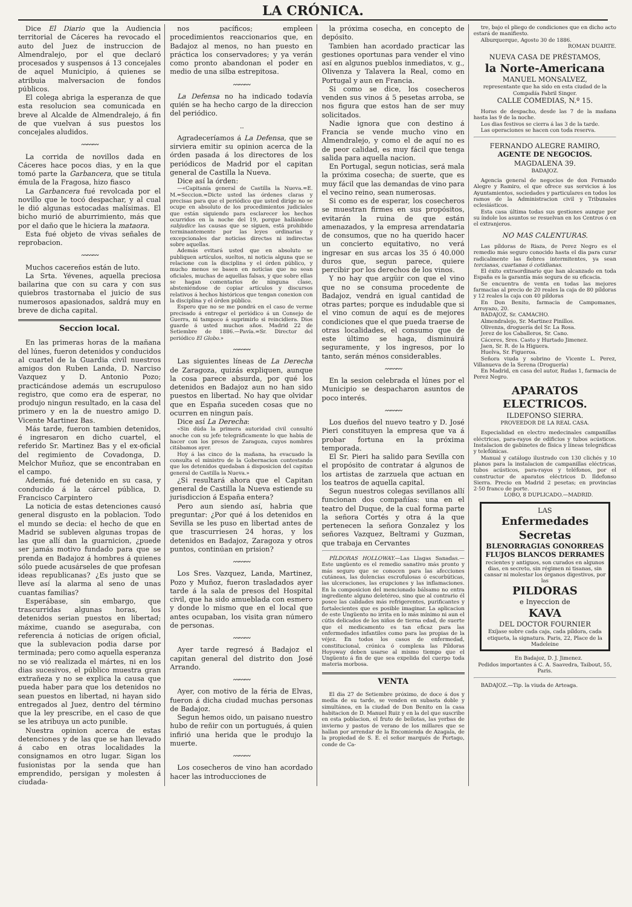LA CRÓNICA.
Dice El Diario que la Audiencia territorial de Cáceres ha revocado el auto del Juez de instruccion de Almendralejo, por el que declaró procesados y suspensos á 13 concejales de aquel Municipio, á quienes se atribuia malversacion de fondos públicos.
El colega abriga la esperanza de que esta resolucion sea comunicada en breve al Alcalde de Almendralejo, á fin de que vuelvan á sus puestos los concejales aludidos.
〰〰〰
La corrida de novillos dada en Cáceres hace pocos dias, y en la que tomó parte la Garbancera, que se titula émula de la Fragosa, hizo fiasco
La Garbancera fué revolcada por el novillo que le tocó despachar, y al cual le dió algunas estocadas malísimas. El bicho murió de aburrimiento, más que por el daño que le hiciera la mataora.
Esta fué objeto de vivas señales de reprobacion.
〰〰〰
Muchos cacereños están de luto.
La Srta. Yévenes, aquella preciosa bailarina que con su cara y con sus quiebros trastornaba el juicio de sus numerosos apasionados, saldrá muy en breve de dicha capital.
Seccion local.
En las primeras horas de la mañana del lúnes, fueron detenidos y conducidos al cuartel de la Guardia civil nuestros amigos don Ruben Landa, D. Narciso Vazquez y D. Antonio Pozo; practicándose además un escrupuloso registro, que como era de esperar, no produjo ningun resultado, en la casa del primero y en la de nuestro amigo D. Vicente Martinez Bas.
Más tarde, fueron tambien detenidos, é ingresaron en dicho cuartel, el referido Sr. Martinez Bas y el ex-oficial del regimiento de Covadonga, D. Melchor Muñoz, que se encontraban en el campo.
Además, fué detenido en su casa, y conducido á la cárcel pública, D. Francisco Carpintero
La noticia de estas detenciones causó general disgusto en la poblacion. Todo el mundo se decia: el hecho de que en Madrid se subleven algunas tropas de las que allí dan la guarnicion, ¿puede ser jamás motivo fundado para que se prenda en Badajoz á hombres á quienes sólo puede acusárseles de que profesan ideas republicanas? ¿Es justo que se lleve así la alarma al seno de unas cuantas familias?
Esperábase, sin embargo, que trascurridas algunas horas, los detenidos serian puestos en libertad; máxime, cuando se aseguraba, con referencia á noticias de orígen oficial, que la sublevacion podia darse por terminada; pero como aquella esperanza no se vió realizada el mártes, ni en los dias sucesivos, el público muestra gran extrañeza y no se explica la causa que pueda haber para que los detenidos no sean puestos en libertad, ni hayan sido entregados al Juez, dentro del término que la ley prescribe, en el caso de que se les atribuya un acto punible.
Nuestra opinion acerca de estas detenciones y de las que se han llevado á cabo en otras localidades la consignamos en otro lugar. Sigan los fusionistas por la senda que han emprendido, persigan y molesten á ciudada-
nos pacíficos; empleen procedimientos reaccionarios que, en Badajoz al menos, no han puesto en práctica los conservadores; y ya verán como pronto abandonan el poder en medio de una silba estrepitosa.
〰〰〰
La Defensa no ha indicado todavía quién se ha hecho cargo de la direccion del periódico.
. .
Agradeceríamos á La Defensa, que se sirviera emitir su opinion acerca de la órden pasada á los directores de los periódicos de Madrid por el capitan general de Castilla la Nueva.
Dice así la órden:
—«Capitanía general de Castilla la Nueva.=E. M.=Seccion.=Dicte usted las órdenes claras y precisas para que el periódico que usted dirige no se ocupe en absoluto de los procedimientos judiciales que están siguiendo para esclarecer los hechos ocurridos en la noche del 19, porque hallándose subjudice las causas que se siguen, está prohibido terminantemente por las leyes ordinarias y excepcionales dar noticias directas ni indirectas sobre aquellas.
Además evitará usted que en absoluto se publiquen artículos, sueltos, ni noticia alguna que se relacione con la disciplina y el órden público, y mucho menos se basen en noticias que no sean oficiales, muchas de aquellas falsas, y que sobre ellas se hagan comentarios de ninguna clase, absteniéndose de copiar artículos y discursos relativos á hechos históricos que tengan conexion con la disciplina y el órden público.
Espero que no se me pondrá en el caso de verme precisado á entregar el periódico á un Consejo de Guerra, ni tampoco á suprimirlo si reincidiera. Dios guarde á usted muchos años. Madrid 22 de Setiembre de 1886.—Pavía.=Sr. Director del periódico El Globo.»
〰〰〰
Las siguientes líneas de La Derecha de Zaragoza, quizás expliquen, aunque la cosa parece absurda, por qué los detenidos en Badajoz aun no han sido puestos en libertad. No hay que olvidar que en España suceden cosas que no ocurren en ningun país.
Dice así La Derecha:
«Sin dúda la primera autoridad civil consultó anoche con su jefe telegráficamente lo que habia de hacer con los presos de Zaragoza, cuyos nombres citábamos ayer.
Hoy á las cinco de la mañana, ha evacuado la consulta el ministro de la Gobernacion contestando que los detenidos quedaban á disposicion del capitan general de Castilla la Nueva.»
¿Si resultará ahora que el Capitan general de Castilla la Nueva estiende su jurisdiccion á España entera?
Pero aun siendo así, habria que preguntar: ¿Por qué á los detenidos en Sevilla se les puso en libertad antes de que trascurriesen 24 horas, y los detenidos en Badajoz, Zaragoza y otros puntos, continúan en prision?
〰〰〰
Los Sres. Vazquez, Landa, Martinez, Pozo y Muñoz, fueron trasladados ayer tarde á la sala de presos del Hospital civil, que ha sido amueblada con esmero y donde lo mismo que en el local que antes ocupaban, los visita gran número de personas.
〰〰〰
Ayer tarde regresó á Badajoz el capitan general del distrito don José Arrando.
〰〰〰
Ayer, con motivo de la féria de Elvas, fueron á dicha ciudad muchas personas de Badajoz.
Segun hemos oido, un paisano nuestro hubo de reñir con un portugués, á quien infirió una herida que le produjo la muerte.
〰〰〰
Los cosecheros de vino han acordado hacer las introducciones de
la próxima cosecha, en concepto de depósito.
Tambien han acordado practicar las gestiones oportunas para vender el vino así en algunos pueblos inmediatos, v. g., Olivenza y Talavera la Real, como en Portugal y aun en Francia.
Si como se dice, los cosecheros venden sus vinos á 5 pesetas arroba, se nos figura que estos han de ser muy solicitados.
Nadie ignora que con destino á Francia se vende mucho vino en Almendralejo, y como el de aquí no es de peor calidad, es muy fácil que tenga salida para aquella nacion.
En Portugal, segun noticias, será mala la próxima cosecha; de suerte, que es muy fácil que las demandas de vino para el vecino reino, sean numerosas.
Si como es de esperar, los cosecheros se muestran firmes en sus propósitos, evitarán la ruina de que están amenazados, y la empresa arrendataria de consumos, que no ha querido hacer un concierto equitativo, no verá ingresar en sus arcas los 35 ó 40.000 duros que, segun parece, quiere percibir por los derechos de los vinos.
Y no hay que argüir con que el vino que no se consuma procedente de Badajoz, vendrá en igual cantidad de otras partes; porque es indudable que si el vino comun de aquí es de mejores condiciones que el que pueda traerse de otras localidades, el consumo que de este último se haga, disminuirá seguramente, y los ingresos, por lo tanto, serán ménos considerables.
〰〰〰
En la sesion celebrada el lúnes por el Municipio se despacharon asuntos de poco interés.
〰〰〰
Los dueños del nuevo teatro y D. José Pieri constituyen la empresa que va á probar fortuna en la próxima temporada.
El Sr. Pieri ha salido para Sevilla con el propósito de contratar á algunos de los artistas de zarzuela que actuan en los teatros de aquella capital.
Segun nuestros colegas sevillanos allí funcionan dos compañías: una en el teatro del Duque, de la cual forma parte la señora Cortés y otra á la que pertenecen la señora Gonzalez y los señores Vazquez, Beltrami y Guzman, que trabaja en Cervantes
PÍLDORAS HOLLOWAY.—Las Llagas Sanadas.—Este ungüento es el remedio sanativo más pronto y más seguro que se conocen para las afecciones cutáneas, las dolencias escrofulosas ó escorbúticas, las ulceraciones, las erupciones y las inflamaciones. En la composicion del mencionado bálsamo no entra ingrediente alguno deletéreo, sino que al contrario él posee las calidades más refrigerentes, purificantes y fortalecientes que es posible imaginar. La aplicacion de este Ungüento no irrita en lo más mínimo ni aun el cútis delicados de los niños de tierna edad, de suerte que el medicamento es tan eficaz para las enfermedades infantiles como para las propias de la véjez. En todos los casos de enfermedad, constitucional, crónica ó complexa las Píldoras Hoyoway deben usarse al mismo tiempo que el Ungüento á fin de que sea expelida del cuerpo toda materia morbosa.
VENTA
El dia 27 de Setiembre próximo, de doce á dos y media de su tarde, se venden en subasta doble y simultánea, en la ciudad de Don Benito en la casa habitacion de D. Manuel Ruiz y en la del que suscribe en esta poblacion, el fruto de bellotas, las yerbas de invierno y pastos de verano de los millares que se hallan por arrendar de la Encomienda de Azagala, de la propiedad de S. E. el señor marqués de Portago, conde de Ca-
tre, bajo el pliego de condiciones que en dicho acto estará de manifiesto.
Alburquerque, Agosto 30 de 1886.
ROMAN DUARTE.
NUEVA CASA DE PRÉSTAMOS,
la Norte-Americana
MANUEL MONSALVEZ,
representante que ha sido en esta ciudad de la Compañía Fabril Singer.
CALLE COMEDIAS, N.º 15.
Horas de despacho, desde las 7 de la mañana hasta las 9 de la noche.
Los dias festivos se cierra á las 3 de la tarde.
Las operaciones se hacen con toda reserva.
FERNANDO ALEGRE RAMIRO,
AGENTE DE NEGOCIOS.
MAGDALENA 39.
BADAJOZ.
Agencia general de negocios de don Fernando Alegre y Ramiro, el que ofrece sus servicios á los Ayuntamientos, sociedades y particulares en todos los ramos de la Administracion civil y Tribunales eclesiásticos.
Esta casa última todas sus gestiones aunque por su índole los asuntos se resuelvan en los Centros ó en el extranjeros.
NO MAS CALENTURAS.
Las píldoras de Riaza, de Perez Negro es el remedio más seguro conocido hasta el dia para curar radicalmente las fiebres intermitentes, ya sean tercianas, cuartanas ó cotidianas.
El éxito extraordinario que han alcanzado en toda España es la garantía más segura de su eficacia.
Se encuentra de venta en todas las mejores farmacias al precio de 20 reales la caja de 80 píldoras y 12 reales la caja con 40 píldoras
En Don Benito, farmacia de Campomanes, Arroyazo, 20.
BADAJOZ, Sr. CAMACHO.
Almendralejo, Sr. Martinez Pinillos.
Olivenza, droguería del Sr. La Rosa.
Jerez de los Caballeros, Sr. Cano.
Cáceres, Sres. Casto y Hurtado Jimenez.
Jaen, Sr. R. de la Higuera.
Huelva, Sr. Figueroa.
Señora viuda y sobrino de Vicente L. Perez, Villanueva de la Serena (Droguería)
En Madrid, en casa del autor, Rudas 1, farmacia de Perez Negro.
APARATOS ELECTRICOS.
ILDEFONSO SIERRA.
PROVEEDOR DE LA REAL CASA.
Especialidad en electro medecinales campanillas eléctricas, para-rayos de edificios y tubos acústicos. Instalacion de gabinetes de física y líneas telegráficas y telefónicas.
Manual y catálogo ilustrado con 130 clichés y 10 planos para la instalacion de campanillas eléctricas, tubos acústicos, para-rayos y teléfonos, por el constructor de aparatos eléctricos D. Ildefonso Sierra. Precio en Madrid 2 pesetas; en provincias 2·50 franco de porte.
LOBO, 8 DUPLICADO.—MADRID.
LAS
Enfermedades Secretas
BLENORRAGIAS GONORREAS FLUJOS BLANCOS DERRAMES
recientes y antiguos, son curados en algunos dias, en secreto, sin régimen ni tisanas, sin cansar ni molestar los órganos digestivos, por las
PILDORAS
e Inyeccion de
KAVA
DEL DOCTOR FOURNIER
Exíjase sobre cada caja, cada píldora, cada etiqueta, la signatura. Paris, 22, Place de la Madeleine
En Badajoz, D. J. Jimenez.
Pedidos importantes á C. A. Saavedra, Taibout, 55, Paris.
BADAJOZ.—Tip. la viuda de Arteaga.